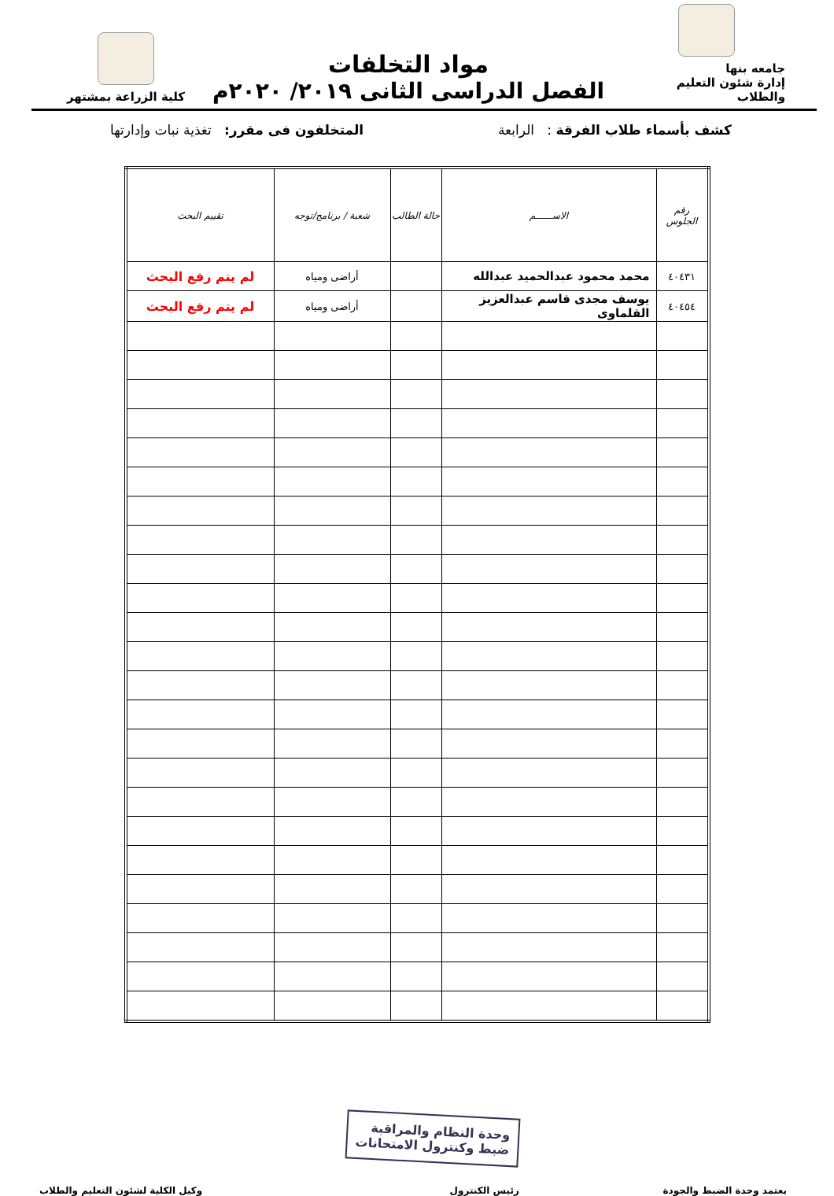جامعه بنها
إدارة شئون التعليم والطلاب
مواد التخلفات
الفصل الدراسى الثانى ٢٠١٩/ ٢٠٢٠م
كلية الزراعة بمشتهر
كشف بأسماء طلاب الفرقة : الرابعة المتخلفون فى مقرر: تغذية نبات وإدارتها
| رقم الجلوس | الاســــــم | حالة الطالب | شعبة / برنامج/توجه | تقييم البحث |
| --- | --- | --- | --- | --- |
| ٤٠٤٣١ | محمد محمود عبدالحميد عبدالله | | أراضى ومياه | لم يتم رفع البحث |
| ٤٠٤٥٤ | يوسف مجدى قاسم عبدالعزيز القلماوى | | أراضى ومياه | لم يتم رفع البحث |
يعتمد وحدة الضبط والجودة
وحدة النظام والمراقبة
ضبط وكنترول الامتحانات
رئيس الكنترول
وكيل الكلية لشئون التعليم والطلاب